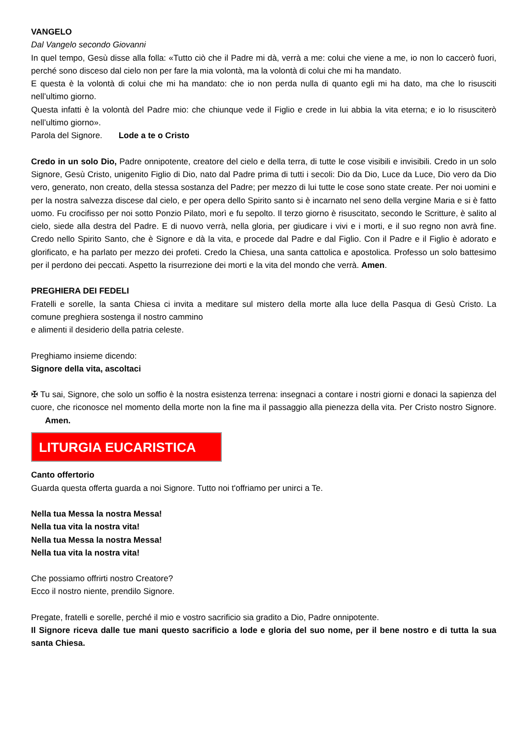VANGELO
Dal Vangelo secondo Giovanni
In quel tempo, Gesù disse alla folla: «Tutto ciò che il Padre mi dà, verrà a me: colui che viene a me, io non lo caccerò fuori, perché sono disceso dal cielo non per fare la mia volontà, ma la volontà di colui che mi ha mandato.
E questa è la volontà di colui che mi ha mandato: che io non perda nulla di quanto egli mi ha dato, ma che lo risusciti nell’ultimo giorno.
Questa infatti è la volontà del Padre mio: che chiunque vede il Figlio e crede in lui abbia la vita eterna; e io lo risusciterò nell’ultimo giorno».
Parola del Signore. Lode a te o Cristo
Credo in un solo Dio, Padre onnipotente, creatore del cielo e della terra, di tutte le cose visibili e invisibili. Credo in un solo Signore, Gesù Cristo, unigenito Figlio di Dio, nato dal Padre prima di tutti i secoli: Dio da Dio, Luce da Luce, Dio vero da Dio vero, generato, non creato, della stessa sostanza del Padre; per mezzo di lui tutte le cose sono state create. Per noi uomini e per la nostra salvezza discese dal cielo, e per opera dello Spirito santo si è incarnato nel seno della vergine Maria e si è fatto uomo. Fu crocifisso per noi sotto Ponzio Pilato, morì e fu sepolto. Il terzo giorno è risuscitato, secondo le Scritture, è salito al cielo, siede alla destra del Padre. E di nuovo verrà, nella gloria, per giudicare i vivi e i morti, e il suo regno non avrà fine. Credo nello Spirito Santo, che è Signore e dà la vita, e procede dal Padre e dal Figlio. Con il Padre e il Figlio è adorato e glorificato, e ha parlato per mezzo dei profeti. Credo la Chiesa, una santa cattolica e apostolica. Professo un solo battesimo per il perdono dei peccati. Aspetto la risurrezione dei morti e la vita del mondo che verrà. Amen.
PREGHIERA DEI FEDELI
Fratelli e sorelle, la santa Chiesa ci invita a meditare sul mistero della morte alla luce della Pasqua di Gesù Cristo. La comune preghiera sostenga il nostro cammino
e alimenti il desiderio della patria celeste.
Preghiamo insieme dicendo:
Signore della vita, ascoltaci
✠ Tu sai, Signore, che solo un soffio è la nostra esistenza terrena: insegnaci a contare i nostri giorni e donaci la sapienza del cuore, che riconosce nel momento della morte non la fine ma il passaggio alla pienezza della vita. Per Cristo nostro Signore. Amen.
LITURGIA EUCARISTICA
Canto offertorio
Guarda questa offerta guarda a noi Signore. Tutto noi t'offriamo per unirci a Te.
Nella tua Messa la nostra Messa!
Nella tua vita la nostra vita!
Nella tua Messa la nostra Messa!
Nella tua vita la nostra vita!
Che possiamo offrirti nostro Creatore?
Ecco il nostro niente, prendilo Signore.
Pregate, fratelli e sorelle, perché il mio e vostro sacrificio sia gradito a Dio, Padre onnipotente.
Il Signore riceva dalle tue mani questo sacrificio a lode e gloria del suo nome, per il bene nostro e di tutta la sua santa Chiesa.